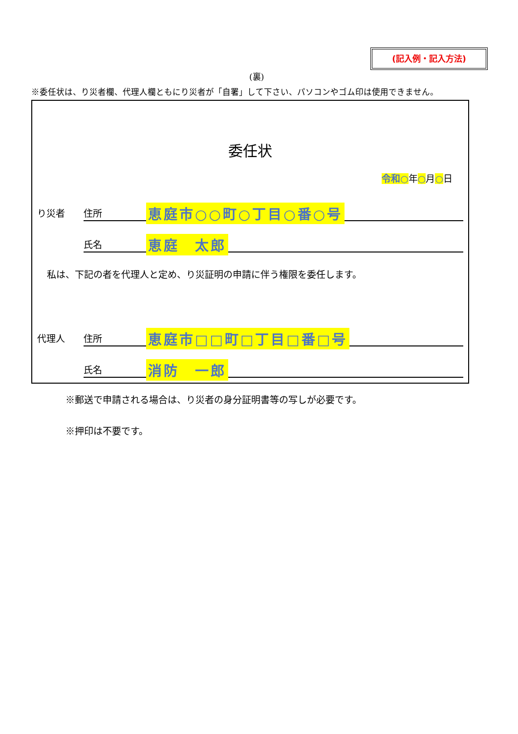(記入例・記入方法)
(裏)
※委任状は、り災者欄、代理人欄ともにり災者が「自署」して下さい、パソコンやゴム印は使用できません。
委任状
令和○年○月○日
り災者 住所 恵庭市○○町○丁目○番○号
氏名 恵庭　太郎
私は、下記の者を代理人と定め、り災証明の申請に伴う権限を委任します。
代理人 住所 恵庭市□□町□丁目□番□号
氏名 消防　一郎
※郵送で申請される場合は、り災者の身分証明書等の写しが必要です。
※押印は不要です。